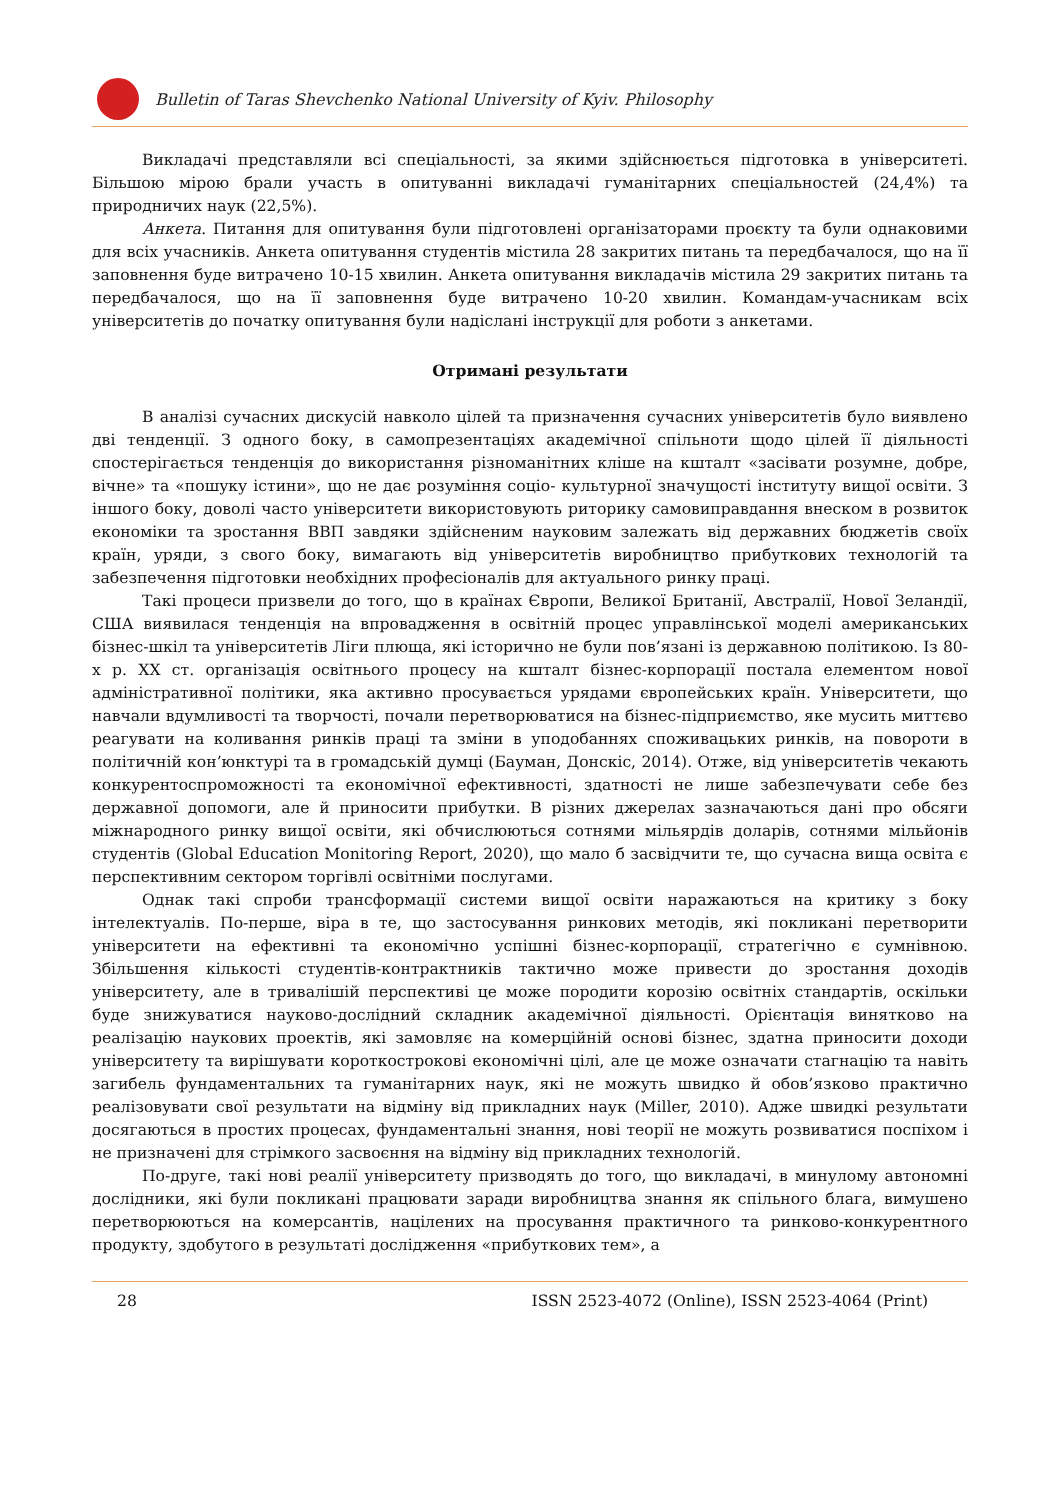Bulletin of Taras Shevchenko National University of Kyiv. Philosophy
Викладачі представляли всі спеціальності, за якими здійснюється підготовка в університеті. Більшою мірою брали участь в опитуванні викладачі гуманітарних спеціальностей (24,4%) та природничих наук (22,5%).
Анкета. Питання для опитування були підготовлені організаторами проєкту та були однаковими для всіх учасників. Анкета опитування студентів містила 28 закритих питань та передбачалося, що на її заповнення буде витрачено 10-15 хвилин. Анкета опитування викладачів містила 29 закритих питань та передбачалося, що на її заповнення буде витрачено 10-20 хвилин. Командам-учасникам всіх університетів до початку опитування були надіслані інструкції для роботи з анкетами.
Отримані результати
В аналізі сучасних дискусій навколо цілей та призначення сучасних університетів було виявлено дві тенденції. З одного боку, в самопрезентаціях академічної спільноти щодо цілей її діяльності спостерігається тенденція до використання різноманітних кліше на кшталт «засівати розумне, добре, вічне» та «пошуку істини», що не дає розуміння соціо- культурної значущості інституту вищої освіти. З іншого боку, доволі часто університети використовують риторику самовиправдання внеском в розвиток економіки та зростання ВВП завдяки здійсненим науковим залежать від державних бюджетів своїх країн, уряди, з свого боку, вимагають від університетів виробництво прибуткових технологій та забезпечення підготовки необхідних професіоналів для актуального ринку праці.
Такі процеси призвели до того, що в країнах Європи, Великої Британії, Австралії, Нової Зеландії, США виявилася тенденція на впровадження в освітній процес управлінської моделі американських бізнес-шкіл та університетів Ліги плюща, які історично не були пов’язані із державною політикою. Із 80-х р. XX ст. організація освітнього процесу на кшталт бізнес-корпорації постала елементом нової адміністративної політики, яка активно просувається урядами європейських країн. Університети, що навчали вдумливості та творчості, почали перетворюватися на бізнес-підприємство, яке мусить миттєво реагувати на коливання ринків праці та зміни в уподобаннях споживацьких ринків, на повороти в політичній кон’юнктурі та в громадській думці (Бауман, Донскіс, 2014). Отже, від університетів чекають конкурентоспроможності та економічної ефективності, здатності не лише забезпечувати себе без державної допомоги, але й приносити прибутки. В різних джерелах зазначаються дані про обсяги міжнародного ринку вищої освіти, які обчислюються сотнями мільярдів доларів, сотнями мільйонів студентів (Global Education Monitoring Report, 2020), що мало б засвідчити те, що сучасна вища освіта є перспективним сектором торгівлі освітніми послугами.
Однак такі спроби трансформації системи вищої освіти наражаються на критику з боку інтелектуалів. По-перше, віра в те, що застосування ринкових методів, які покликані перетворити університети на ефективні та економічно успішні бізнес-корпорації, стратегічно є сумнівною. Збільшення кількості студентів-контрактників тактично може привести до зростання доходів університету, але в тривалішій перспективі це може породити корозію освітніх стандартів, оскільки буде знижуватися науково-дослідний складник академічної діяльності. Орієнтація винятково на реалізацію наукових проектів, які замовляє на комерційній основі бізнес, здатна приносити доходи університету та вирішувати короткострокові економічні цілі, але це може означати стагнацію та навіть загибель фундаментальних та гуманітарних наук, які не можуть швидко й обов’язково практично реалізовувати свої результати на відміну від прикладних наук (Miller, 2010). Адже швидкі результати досягаються в простих процесах, фундаментальні знання, нові теорії не можуть розвиватися поспіхом і не призначені для стрімкого засвоєння на відміну від прикладних технологій.
По-друге, такі нові реалії університету призводять до того, що викладачі, в минулому автономні дослідники, які були покликані працювати заради виробництва знання як спільного блага, вимушено перетворюються на комерсантів, націлених на просування практичного та ринково-конкурентного продукту, здобутого в результаті дослідження «прибуткових тем», а
28 ISSN 2523-4072 (Online), ISSN 2523-4064 (Print)